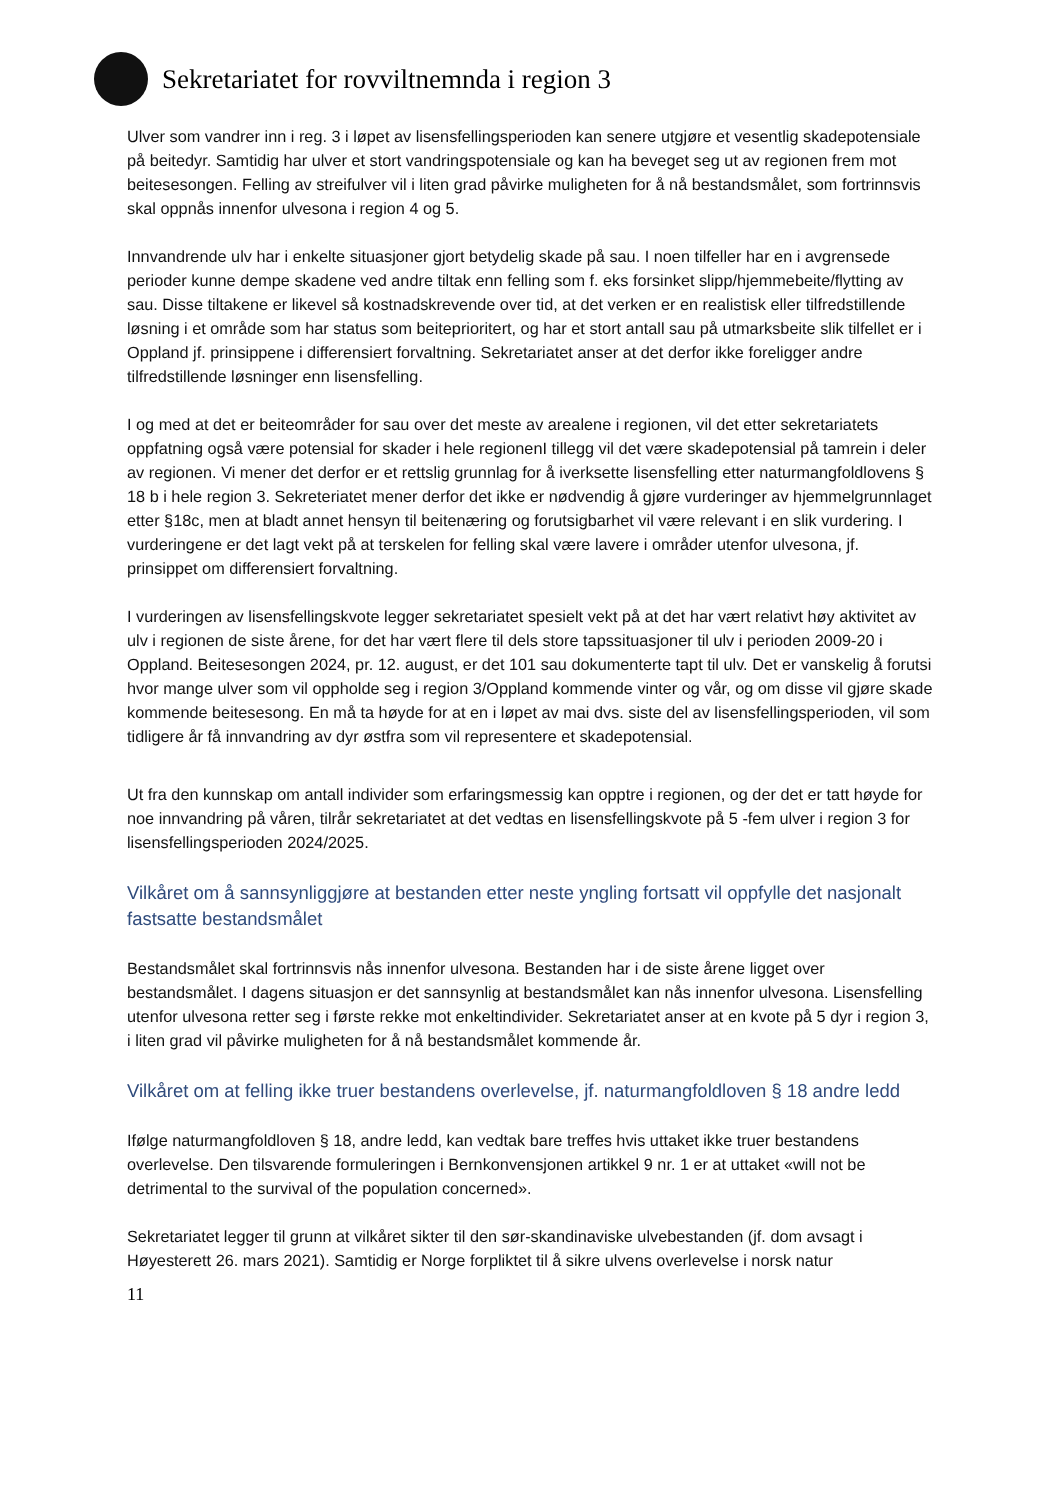Sekretariatet for rovviltnemnda i region 3
Ulver som vandrer inn i reg. 3 i løpet av lisensfellingsperioden kan senere utgjøre et vesentlig skadepotensiale på beitedyr. Samtidig har ulver et stort vandringspotensiale og kan ha beveget seg ut av regionen frem mot beitesesongen. Felling av streifulver vil i liten grad påvirke muligheten for å nå bestandsmålet, som fortrinnsvis skal oppnås innenfor ulvesona i region 4 og 5.
Innvandrende ulv har i enkelte situasjoner gjort betydelig skade på sau. I noen tilfeller har en i avgrensede perioder kunne dempe skadene ved andre tiltak enn felling som f. eks forsinket slipp/hjemmebeite/flytting av sau. Disse tiltakene er likevel så kostnadskrevende over tid, at det verken er en realistisk eller tilfredstillende løsning i et område som har status som beiteprioritert, og har et stort antall sau på utmarksbeite slik tilfellet er i Oppland jf. prinsippene i differensiert forvaltning. Sekretariatet anser at det derfor ikke foreligger andre tilfredstillende løsninger enn lisensfelling.
I og med at det er beiteområder for sau over det meste av arealene i regionen, vil det etter sekretariatets oppfatning også være potensial for skader i hele regionenI tillegg vil det være skadepotensial på tamrein i deler av regionen. Vi mener det derfor er et rettslig grunnlag for å iverksette lisensfelling etter naturmangfoldlovens § 18 b i hele region 3. Sekreteriatet mener derfor det ikke er nødvendig å gjøre vurderinger av hjemmelgrunnlaget etter §18c, men at bladt annet hensyn til beitenæring og forutsigbarhet vil være relevant i en slik vurdering. I vurderingene er det lagt vekt på at terskelen for felling skal være lavere i områder utenfor ulvesona, jf. prinsippet om differensiert forvaltning.
I vurderingen av lisensfellingskvote legger sekretariatet spesielt vekt på at det har vært relativt høy aktivitet av ulv i regionen de siste årene, for det har vært flere til dels store tapssituasjoner til ulv i perioden 2009-20 i Oppland. Beitesesongen 2024, pr. 12. august, er det 101 sau dokumenterte tapt til ulv. Det er vanskelig å forutsi hvor mange ulver som vil oppholde seg i region 3/Oppland kommende vinter og vår, og om disse vil gjøre skade kommende beitesesong. En må ta høyde for at en i løpet av mai dvs. siste del av lisensfellingsperioden, vil som tidligere år få innvandring av dyr østfra som vil representere et skadepotensial.
Ut fra den kunnskap om antall individer som erfaringsmessig kan opptre i regionen, og der det er tatt høyde for noe innvandring på våren, tilrår sekretariatet at det vedtas en lisensfellingskvote på 5 -fem ulver i region 3 for lisensfellingsperioden 2024/2025.
Vilkåret om å sannsynliggjøre at bestanden etter neste yngling fortsatt vil oppfylle det nasjonalt fastsatte bestandsmålet
Bestandsmålet skal fortrinnsvis nås innenfor ulvesona. Bestanden har i de siste årene ligget over bestandsmålet. I dagens situasjon er det sannsynlig at bestandsmålet kan nås innenfor ulvesona. Lisensfelling utenfor ulvesona retter seg i første rekke mot enkeltindivider. Sekretariatet anser at en kvote på 5 dyr i region 3, i liten grad vil påvirke muligheten for å nå bestandsmålet kommende år.
Vilkåret om at felling ikke truer bestandens overlevelse, jf. naturmangfoldloven § 18 andre ledd
Ifølge naturmangfoldloven § 18, andre ledd, kan vedtak bare treffes hvis uttaket ikke truer bestandens overlevelse. Den tilsvarende formuleringen i Bernkonvensjonen artikkel 9 nr. 1 er at uttaket «will not be detrimental to the survival of the population concerned».
Sekretariatet legger til grunn at vilkåret sikter til den sør-skandinaviske ulvebestanden (jf. dom avsagt i Høyesterett 26. mars 2021). Samtidig er Norge forpliktet til å sikre ulvens overlevelse i norsk natur
11